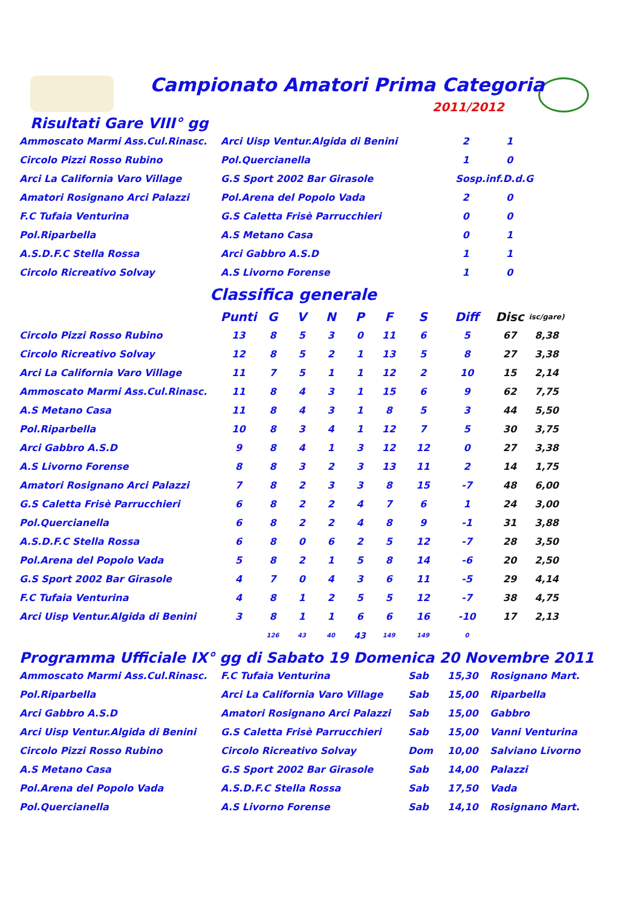Campionato Amatori Prima Categoria
2011/2012
Risultati Gare VIII° gg
| Ammoscato Marmi Ass.Cul.Rinasc. | Arci Uisp Ventur.Algida di Benini | 2 | 1 |
| Circolo Pizzi Rosso Rubino | Pol.Quercianella | 1 | 0 |
| Arci La California Varo Village | G.S Sport 2002 Bar Girasole | Sosp.inf.D.d.G | |
| Amatori Rosignano Arci Palazzi | Pol.Arena del Popolo Vada | 2 | 0 |
| F.C Tufaia Venturina | G.S Caletta Frisè Parrucchieri | 0 | 0 |
| Pol.Riparbella | A.S Metano Casa | 0 | 1 |
| A.S.D.F.C Stella Rossa | Arci Gabbro A.S.D | 1 | 1 |
| Circolo Ricreativo Solvay | A.S Livorno Forense | 1 | 0 |
Classifica generale
| | Punti | G | V | N | P | F | S | Diff | Disc | isc/gare) |
| --- | --- | --- | --- | --- | --- | --- | --- | --- | --- | --- |
| Circolo Pizzi Rosso Rubino | 13 | 8 | 5 | 3 | 0 | 11 | 6 | 5 | 67 | 8,38 |
| Circolo Ricreativo Solvay | 12 | 8 | 5 | 2 | 1 | 13 | 5 | 8 | 27 | 3,38 |
| Arci La California Varo Village | 11 | 7 | 5 | 1 | 1 | 12 | 2 | 10 | 15 | 2,14 |
| Ammoscato Marmi Ass.Cul.Rinasc. | 11 | 8 | 4 | 3 | 1 | 15 | 6 | 9 | 62 | 7,75 |
| A.S Metano Casa | 11 | 8 | 4 | 3 | 1 | 8 | 5 | 3 | 44 | 5,50 |
| Pol.Riparbella | 10 | 8 | 3 | 4 | 1 | 12 | 7 | 5 | 30 | 3,75 |
| Arci Gabbro A.S.D | 9 | 8 | 4 | 1 | 3 | 12 | 12 | 0 | 27 | 3,38 |
| A.S Livorno Forense | 8 | 8 | 3 | 2 | 3 | 13 | 11 | 2 | 14 | 1,75 |
| Amatori Rosignano Arci Palazzi | 7 | 8 | 2 | 3 | 3 | 8 | 15 | -7 | 48 | 6,00 |
| G.S Caletta Frisè Parrucchieri | 6 | 8 | 2 | 2 | 4 | 7 | 6 | 1 | 24 | 3,00 |
| Pol.Quercianella | 6 | 8 | 2 | 2 | 4 | 8 | 9 | -1 | 31 | 3,88 |
| A.S.D.F.C Stella Rossa | 6 | 8 | 0 | 6 | 2 | 5 | 12 | -7 | 28 | 3,50 |
| Pol.Arena del Popolo Vada | 5 | 8 | 2 | 1 | 5 | 8 | 14 | -6 | 20 | 2,50 |
| G.S Sport 2002 Bar Girasole | 4 | 7 | 0 | 4 | 3 | 6 | 11 | -5 | 29 | 4,14 |
| F.C Tufaia Venturina | 4 | 8 | 1 | 2 | 5 | 5 | 12 | -7 | 38 | 4,75 |
| Arci Uisp Ventur.Algida di Benini | 3 | 8 | 1 | 1 | 6 | 6 | 16 | -10 | 17 | 2,13 |
| | | 126 | 43 | 40 | 43 | 149 | 149 | 0 | | |
Programma Ufficiale IX° gg di Sabato 19 Domenica 20 Novembre 2011
| Ammoscato Marmi Ass.Cul.Rinasc. | F.C Tufaia Venturina | Sab | 15,30 | Rosignano Mart. |
| Pol.Riparbella | Arci La California Varo Village | Sab | 15,00 | Riparbella |
| Arci Gabbro A.S.D | Amatori Rosignano Arci Palazzi | Sab | 15,00 | Gabbro |
| Arci Uisp Ventur.Algida di Benini | G.S Caletta Frisè Parrucchieri | Sab | 15,00 | Vanni Venturina |
| Circolo Pizzi Rosso Rubino | Circolo Ricreativo Solvay | Dom | 10,00 | Salviano Livorno |
| A.S Metano Casa | G.S Sport 2002 Bar Girasole | Sab | 14,00 | Palazzi |
| Pol.Arena del Popolo Vada | A.S.D.F.C Stella Rossa | Sab | 17,50 | Vada |
| Pol.Quercianella | A.S Livorno Forense | Sab | 14,10 | Rosignano Mart. |